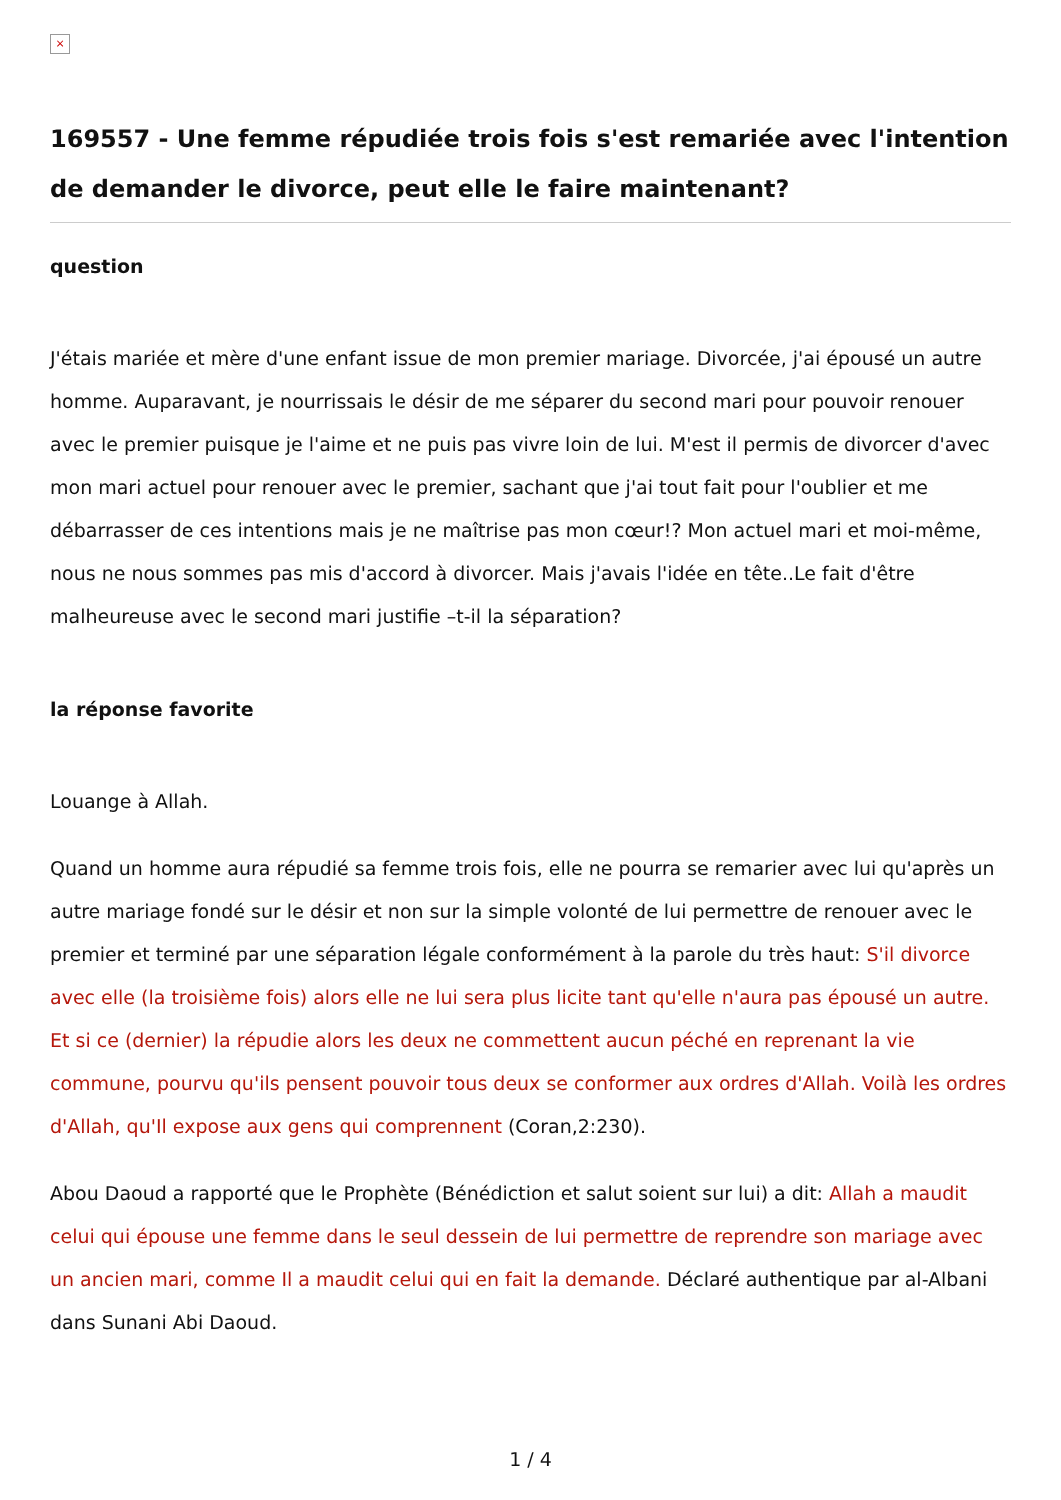×
169557 - Une femme répudiée trois fois s'est remariée avec l'intention de demander le divorce, peut elle le faire maintenant?
question
J'étais mariée et mère d'une enfant issue de mon premier mariage. Divorcée, j'ai épousé un autre homme. Auparavant, je nourrissais le désir de me séparer du second mari pour pouvoir renouer avec le premier puisque je l'aime et ne puis pas vivre loin de lui. M'est il permis de divorcer d'avec mon mari actuel pour renouer avec le premier, sachant que j'ai tout fait pour l'oublier et me débarrasser de ces intentions mais je ne maîtrise pas mon cœur!? Mon actuel mari et moi-même, nous ne nous sommes pas mis d'accord à divorcer. Mais j'avais l'idée en tête..Le fait d'être malheureuse avec le second mari justifie –t-il la séparation?
la réponse favorite
Louange à Allah.
Quand un homme aura répudié sa femme trois fois, elle ne pourra se remarier avec lui qu'après un autre mariage fondé sur le désir et non sur la simple volonté de lui permettre de renouer avec le premier et terminé par une séparation légale conformément à la parole du très haut: S'il divorce avec elle (la troisième fois) alors elle ne lui sera plus licite tant qu'elle n'aura pas épousé un autre. Et si ce (dernier) la répudie alors les deux ne commettent aucun péché en reprenant la vie commune, pourvu qu'ils pensent pouvoir tous deux se conformer aux ordres d'Allah. Voilà les ordres d'Allah, qu'Il expose aux gens qui comprennent (Coran,2:230).
Abou Daoud a rapporté que le Prophète (Bénédiction et salut soient sur lui) a dit: Allah a maudit celui qui épouse une femme dans le seul dessein de lui permettre de reprendre son mariage avec un ancien mari, comme Il a maudit celui qui en fait la demande. Déclaré authentique par al-Albani dans Sunani Abi Daoud.
1 / 4